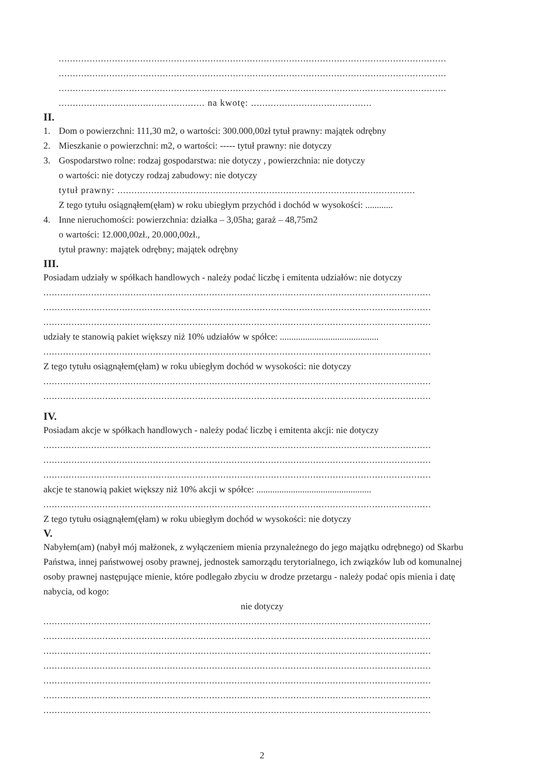..........................................................................................................................................
..........................................................................................................................................
..........................................................................................................................................
.................................................... na kwotę: ...........................................
II.
1. Dom o powierzchni: 111,30 m2, o wartości: 300.000,00zł tytuł prawny: majątek odrębny
2. Mieszkanie o powierzchni: m2, o wartości: ----- tytuł prawny: nie dotyczy
3. Gospodarstwo rolne: rodzaj gospodarstwa: nie dotyczy , powierzchnia: nie dotyczy
o wartości: nie dotyczy rodzaj zabudowy: nie dotyczy
tytuł prawny: ..........................................................................................................
Z tego tytułu osiągnąłem(ęłam) w roku ubiegłym przychód i dochód w wysokości: ............
4. Inne nieruchomości: powierzchnia: działka – 3,05ha; garaż – 48,75m2
o wartości: 12.000,00zł., 20.000,00zł.,
tytuł prawny: majątek odrębny; majątek odrębny
III.
Posiadam udziały w spółkach handlowych - należy podać liczbę i emitenta udziałów: nie dotyczy
..........................................................................................................................................
..........................................................................................................................................
..........................................................................................................................................
udziały te stanowią pakiet większy niż 10% udziałów w spółce: ...........................................
..........................................................................................................................................
Z tego tytułu osiągnąłem(ęłam) w roku ubiegłym dochód w wysokości: nie dotyczy
..........................................................................................................................................
..........................................................................................................................................
IV.
Posiadam akcje w spółkach handlowych - należy podać liczbę i emitenta akcji: nie dotyczy
..........................................................................................................................................
..........................................................................................................................................
..........................................................................................................................................
akcje te stanowią pakiet większy niż 10% akcji w spółce: ..................................................
..........................................................................................................................................
Z tego tytułu osiągnąłem(ęłam) w roku ubiegłym dochód w wysokości: nie dotyczy
V.
Nabyłem(am) (nabył mój małżonek, z wyłączeniem mienia przynależnego do jego majątku odrębnego) od Skarbu Państwa, innej państwowej osoby prawnej, jednostek samorządu terytorialnego, ich związków lub od komunalnej osoby prawnej następujące mienie, które podlegało zbyciu w drodze przetargu - należy podać opis mienia i datę nabycia, od kogo:
nie dotyczy
..........................................................................................................................................
..........................................................................................................................................
..........................................................................................................................................
..........................................................................................................................................
..........................................................................................................................................
..........................................................................................................................................
..........................................................................................................................................
2